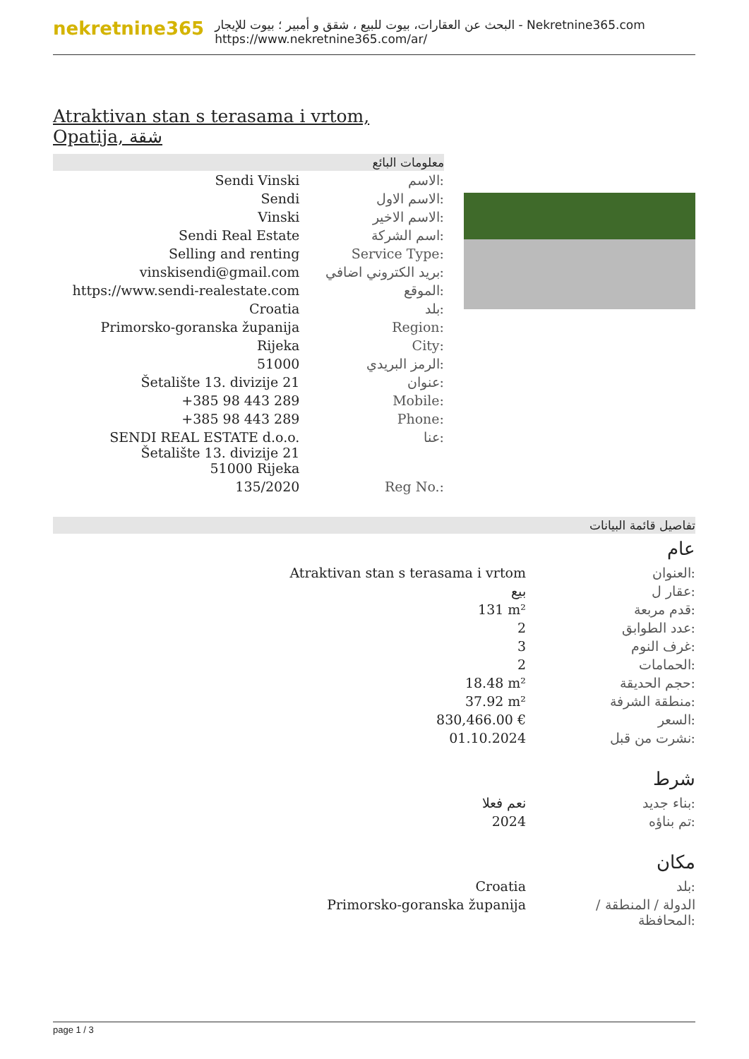nekretnine365
البحث عن العقارات، بيوت للبيع ، شقق و أمبير ؛ بيوت للإيجار - Nekretnine365.com
https://www.nekretnine365.com/ar/
Atraktivan stan s terasama i vrtom, Opatija, شقة
معلومات البائع
| Sendi Vinski | الاسم: |
| Sendi | الاسم الاول: |
| Vinski | الاسم الاخير: |
| Sendi Real Estate | اسم الشركة: |
| Selling and renting | Service Type: |
| vinskisendi@gmail.com | بريد الكتروني اضافي: |
| https://www.sendi-realestate.com | الموقع: |
| Croatia | بلد: |
| Primorsko-goranska županija | Region: |
| Rijeka | City: |
| 51000 | الرمز البريدي: |
| Šetalište 13. divizije 21 | عنوان: |
| +385 98 443 289 | Mobile: |
| +385 98 443 289 | Phone: |
| SENDI REAL ESTATE d.o.o. Šetalište 13. divizije 21 51000 Rijeka | عنا: |
| 135/2020 | Reg No.: |
تفاصيل قائمة البيانات
عام
| Atraktivan stan s terasama i vrtom | العنوان: |
| بيع | عقار ل: |
| 131 m² | قدم مربعة: |
| 2 | عدد الطوابق: |
| 3 | غرف النوم: |
| 2 | الحمامات: |
| 18.48 m² | حجم الحديقة: |
| 37.92 m² | منطقة الشرفة: |
| 830,466.00 € | السعر: |
| 01.10.2024 | نشرت من قبل: |
شرط
| نعم فعلا | بناء جديد: |
| 2024 | تم بناؤه: |
مكان
| Croatia | بلد: |
| Primorsko-goranska županija | الدولة / المنطقة / المحافظة: |
page 1 / 3